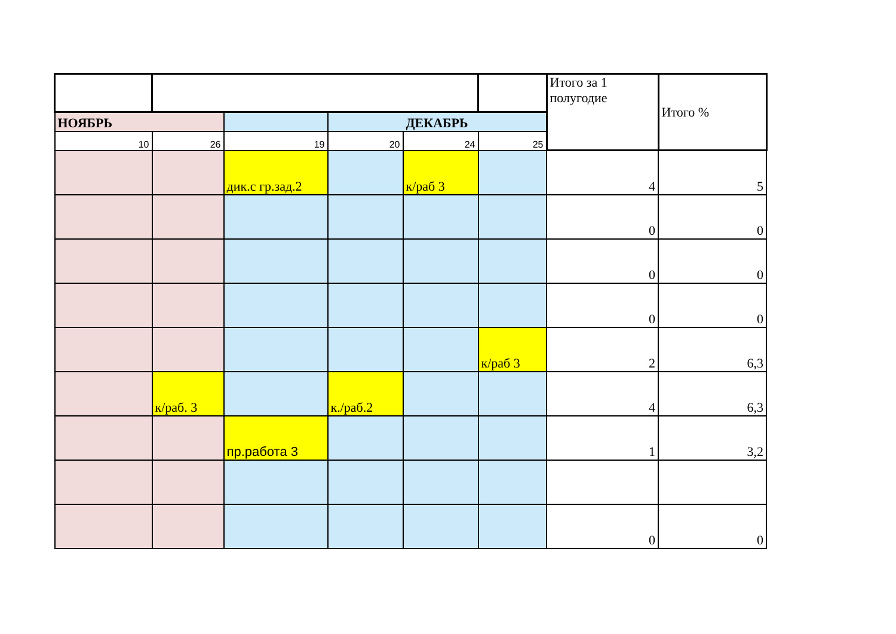| | | | | | | Итого за 1 полугодие | Итого % |
| НОЯБРЬ | | | ДЕКАБРЬ | | | | |
| 10 | 26 | 19 | 20 | 24 | 25 | | |
| | | дик.с гр.зад.2 | | к/раб 3 | | 4 | 5 |
| | | | | | | 0 | 0 |
| | | | | | | 0 | 0 |
| | | | | | | 0 | 0 |
| | | | | | к/раб 3 | 2 | 6,3 |
| | к/раб. 3 | | к./раб.2 | | | 4 | 6,3 |
| | | пр.работа 3 | | | | 1 | 3,2 |
| | | | | | | 0 | 0 |